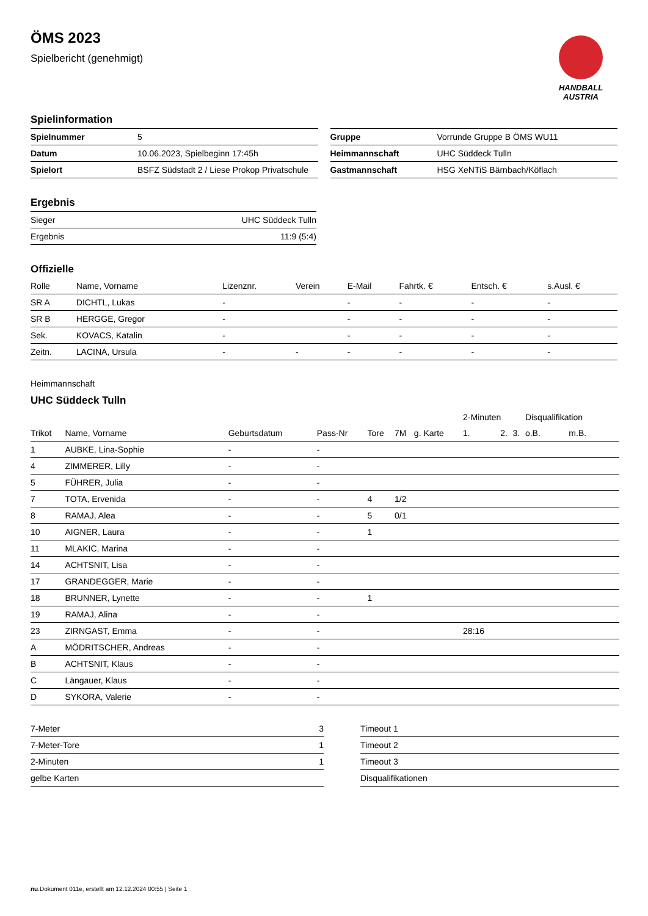ÖMS 2023
Spielbericht (genehmigt)
HANDBALL
AUSTRIA
Spielinformation
| Spielnummer | 5 |
| Datum | 10.06.2023, Spielbeginn 17:45h |
| Spielort | BSFZ Südstadt 2 / Liese Prokop Privatschule |
| Gruppe | Vorrunde Gruppe B ÖMS WU11 |
| Heimmannschaft | UHC Süddeck Tulln |
| Gastmannschaft | HSG XeNTiS Bärnbach/Köflach |
Ergebnis
| Sieger | UHC Süddeck Tulln |
| Ergebnis | 11:9 (5:4) |
Offizielle
| Rolle | Name, Vorname | Lizenznr. | Verein | E-Mail | Fahrtk. € | Entsch. € | s.Ausl. € |
| --- | --- | --- | --- | --- | --- | --- | --- |
| SR A | DICHTL, Lukas | - | | - | - | - | - |
| SR B | HERGGE, Gregor | - | | - | - | - | - |
| Sek. | KOVACS, Katalin | - | | - | - | - | - |
| Zeitn. | LACINA, Ursula | - | - | - | - | - | - |
Heimmannschaft
UHC Süddeck Tulln
| | | | | | | | 2-Minuten | | | Disqualifikation | |
| --- | --- | --- | --- | --- | --- | --- | --- | --- | --- | --- | --- |
| Trikot | Name, Vorname | Geburtsdatum | Pass-Nr | Tore | 7M | g. Karte | 1. | 2. | 3. | o.B. | m.B. |
| 1 | AUBKE, Lina-Sophie | - | - | | | | | | | | |
| 4 | ZIMMERER, Lilly | - | - | | | | | | | | |
| 5 | FÜHRER, Julia | - | - | | | | | | | | |
| 7 | TOTA, Ervenida | - | - | 4 | 1/2 | | | | | | |
| 8 | RAMAJ, Alea | - | - | 5 | 0/1 | | | | | | |
| 10 | AIGNER, Laura | - | - | 1 | | | | | | | |
| 11 | MLAKIC, Marina | - | - | | | | | | | | |
| 14 | ACHTSNIT, Lisa | - | - | | | | | | | | |
| 17 | GRANDEGGER, Marie | - | - | | | | | | | | |
| 18 | BRUNNER, Lynette | - | - | 1 | | | | | | | |
| 19 | RAMAJ, Alina | - | - | | | | | | | | |
| 23 | ZIRNGAST, Emma | - | - | | | | 28:16 | | | | |
| A | MÖDRITSCHER, Andreas | - | - | | | | | | | | |
| B | ACHTSNIT, Klaus | - | - | | | | | | | | |
| C | Längauer, Klaus | - | - | | | | | | | | |
| D | SYKORA, Valerie | - | - | | | | | | | | |
| 7-Meter | 3 |
| 7-Meter-Tore | 1 |
| 2-Minuten | 1 |
| gelbe Karten | |
| Timeout 1 |
| Timeout 2 |
| Timeout 3 |
| Disqualifikationen |
nu.Dokument 011e, erstellt am 12.12.2024 00:55 | Seite 1